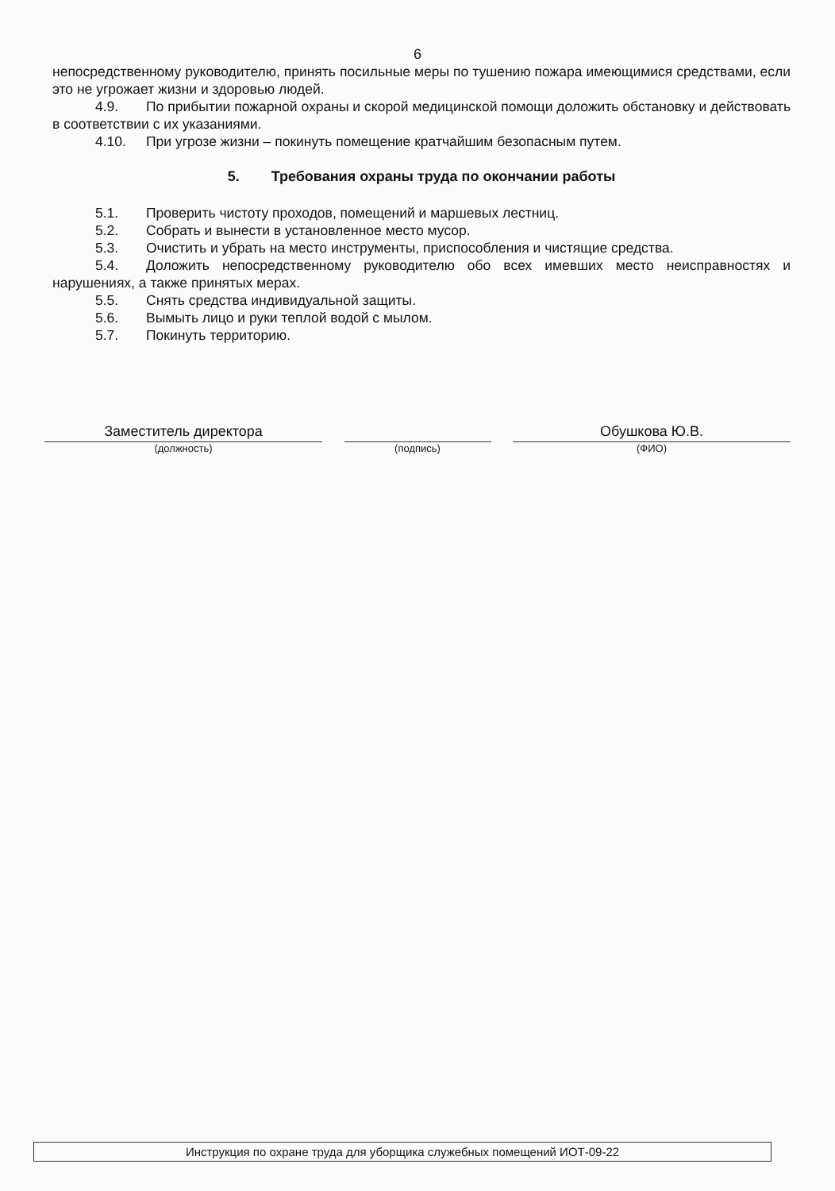6
непосредственному руководителю, принять посильные меры по тушению пожара имеющимися средствами, если это не угрожает жизни и здоровью людей.
4.9. По прибытии пожарной охраны и скорой медицинской помощи доложить обстановку и действовать в соответствии с их указаниями.
4.10. При угрозе жизни – покинуть помещение кратчайшим безопасным путем.
5. Требования охраны труда по окончании работы
5.1. Проверить чистоту проходов, помещений и маршевых лестниц.
5.2. Собрать и вынести в установленное место мусор.
5.3. Очистить и убрать на место инструменты, приспособления и чистящие средства.
5.4. Доложить непосредственному руководителю обо всех имевших место неисправностях и нарушениях, а также принятых мерах.
5.5. Снять средства индивидуальной защиты.
5.6. Вымыть лицо и руки теплой водой с мылом.
5.7. Покинуть территорию.
Заместитель директора
(должность)
(подпись)
Обушкова Ю.В.
(ФИО)
Инструкция по охране труда для уборщика служебных помещений ИОТ-09-22